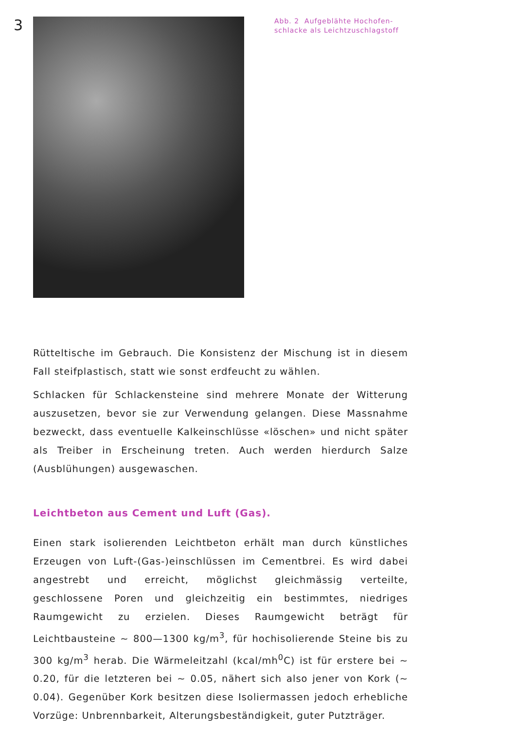3
Abb. 2 Aufgeblähte Hochofen-
schlacke als Leichtzuschlagstoff
Rütteltische im Gebrauch. Die Konsistenz der Mischung ist in diesem Fall steifplastisch, statt wie sonst erdfeucht zu wählen.
Schlacken für Schlackensteine sind mehrere Monate der Witterung auszusetzen, bevor sie zur Verwendung gelangen. Diese Massnahme bezweckt, dass eventuelle Kalkeinschlüsse «löschen» und nicht später als Treiber in Erscheinung treten. Auch werden hierdurch Salze (Ausblühungen) ausgewaschen.
Leichtbeton aus Cement und Luft (Gas).
Einen stark isolierenden Leichtbeton erhält man durch künstliches Erzeugen von Luft-(Gas-)einschlüssen im Cementbrei. Es wird dabei angestrebt und erreicht, möglichst gleichmässig verteilte, geschlossene Poren und gleichzeitig ein bestimmtes, niedriges Raumgewicht zu erzielen. Dieses Raumgewicht beträgt für Leichtbausteine ∼ 800—1300 kg/m<sup>3</sup>, für hochisolierende Steine bis zu 300 kg/m<sup>3</sup> herab. Die Wärmeleitzahl (kcal/mh<sup>0</sup>C) ist für erstere bei ∼ 0.20, für die letzteren bei ∼ 0.05, nähert sich also jener von Kork (∼ 0.04). Gegenüber Kork besitzen diese Isoliermassen jedoch erhebliche Vorzüge: Unbrennbarkeit, Alterungsbeständigkeit, guter Putzträger.